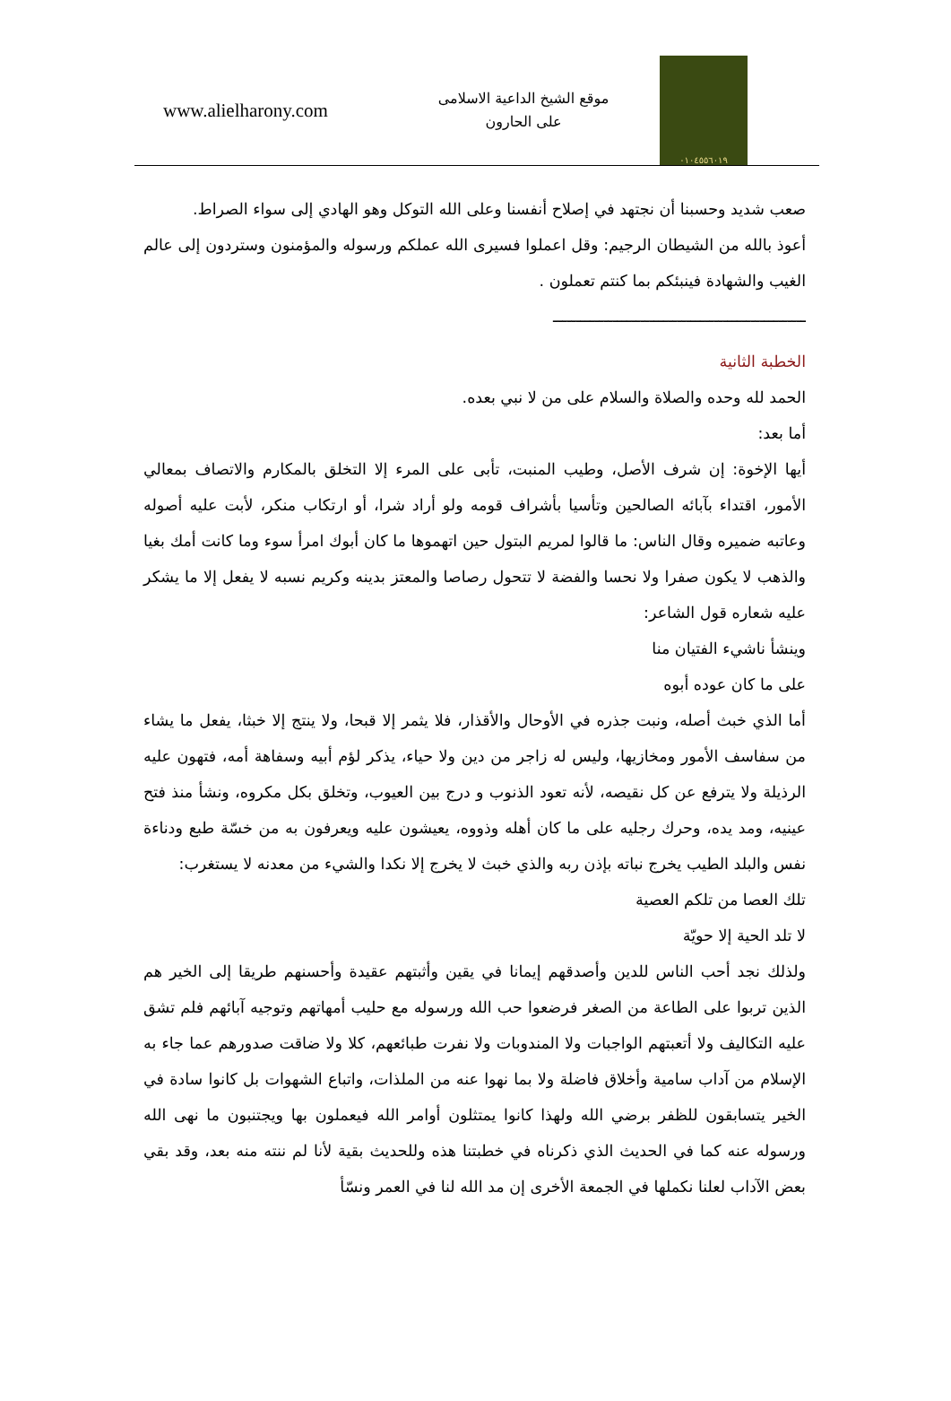www.alielharony.com
موقع الشيخ الداعية الاسلامى
على الحارون
٠١٠٤٥٥٦٠١٩
صعب شديد وحسبنا أن نجتهد في إصلاح أنفسنا وعلى الله التوكل وهو الهادي إلى سواء الصراط.
أعوذ بالله من الشيطان الرجيم: وقل اعملوا فسيرى الله عملكم ورسوله والمؤمنون وستردون إلى عالم الغيب والشهادة فينبئكم بما كنتم تعملون .
ـــــــــــــــــــــــــــــــــــــــــــــــــــــــ
الخطبة الثانية
الحمد لله وحده والصلاة والسلام على من لا نبي بعده.
أما بعد:
أيها الإخوة: إن شرف الأصل، وطيب المنبت، تأبى على المرء إلا التخلق بالمكارم والاتصاف بمعالي الأمور، اقتداء بآبائه الصالحين وتأسيا بأشراف قومه ولو أراد شرا، أو ارتكاب منكر، لأبت عليه أصوله وعاتبه ضميره وقال الناس: ما قالوا لمريم البتول حين اتهموها ما كان أبوك امرأ سوء وما كانت أمك بغيا والذهب لا يكون صفرا ولا نحسا والفضة لا تتحول رصاصا والمعتز بدينه وكريم نسبه لا يفعل إلا ما يشكر عليه شعاره قول الشاعر:
وينشأ ناشيء الفتيان منا
على ما كان عوده أبوه
أما الذي خبث أصله، ونبت جذره في الأوحال والأقذار، فلا يثمر إلا قبحا، ولا ينتج إلا خبثا، يفعل ما يشاء من سفاسف الأمور ومخازيها، وليس له زاجر من دين ولا حياء، يذكر لؤم أبيه وسفاهة أمه، فتهون عليه الرذيلة ولا يترفع عن كل نقيصه، لأنه تعود الذنوب و درج بين العيوب، وتخلق بكل مكروه، ونشأ منذ فتح عينيه، ومد يده، وحرك رجليه على ما كان أهله وذووه، يعيشون عليه ويعرفون به من خسّة طبع ودناءة نفس والبلد الطيب يخرج نباته بإذن ربه والذي خبث لا يخرج إلا نكدا والشيء من معدنه لا يستغرب:
تلك العصا من تلكم العصية
لا تلد الحية إلا حويّة
ولذلك نجد أحب الناس للدين وأصدقهم إيمانا في يقين وأثبتهم عقيدة وأحسنهم طريقا إلى الخير هم الذين تربوا على الطاعة من الصغر فرضعوا حب الله ورسوله مع حليب أمهاتهم وتوجيه آبائهم فلم تشق عليه التكاليف ولا أتعبتهم الواجبات ولا المندوبات ولا نفرت طبائعهم، كلا ولا ضاقت صدورهم عما جاء به الإسلام من آداب سامية وأخلاق فاضلة ولا بما نهوا عنه من الملذات، واتباع الشهوات بل كانوا سادة في الخير يتسابقون للظفر برضي الله ولهذا كانوا يمتثلون أوامر الله فيعملون بها ويجتنبون ما نهى الله ورسوله عنه كما في الحديث الذي ذكرناه في خطبتنا هذه وللحديث بقية لأنا لم ننته منه بعد، وقد بقي بعض الآداب لعلنا نكملها في الجمعة الأخرى إن مد الله لنا في العمر ونسّأ